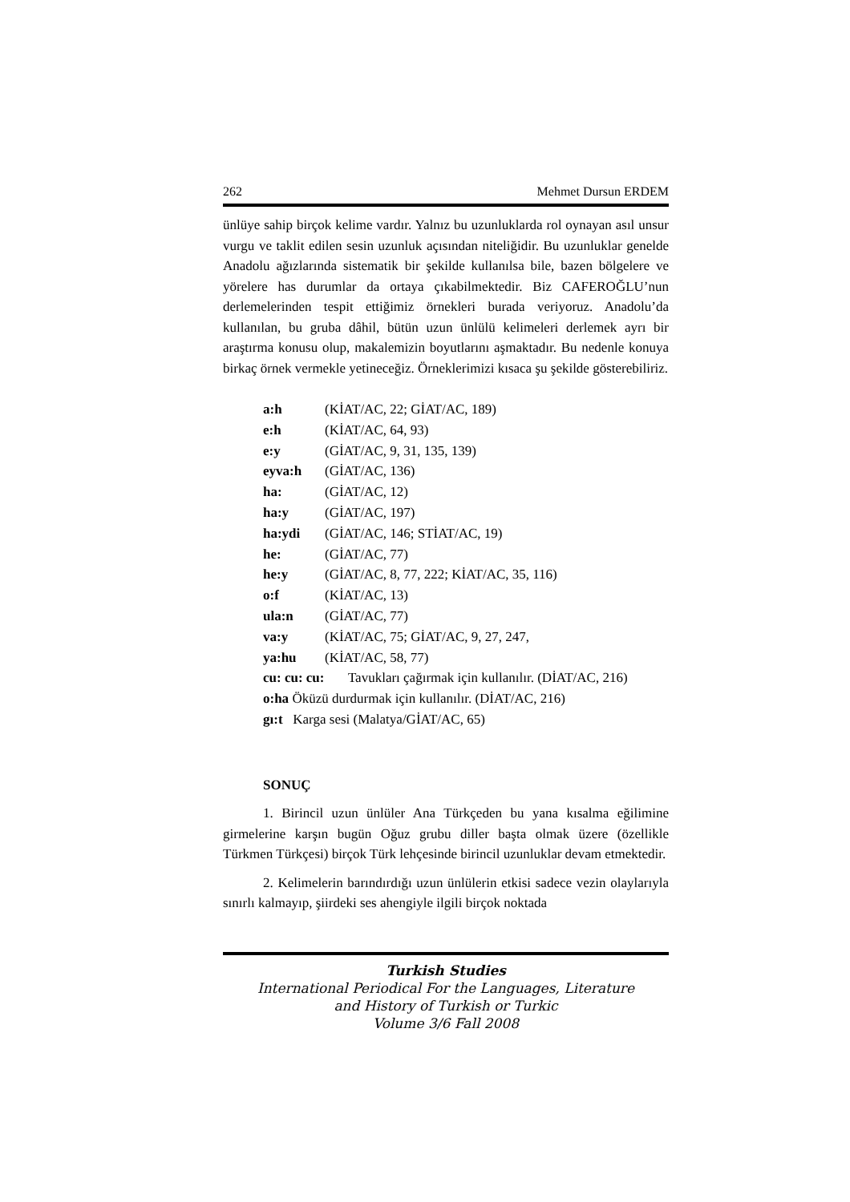262 Mehmet Dursun ERDEM
ünlüye sahip birçok kelime vardır. Yalnız bu uzunluklarda rol oynayan asıl unsur vurgu ve taklit edilen sesin uzunluk açısından niteliğidir. Bu uzunluklar genelde Anadolu ağızlarında sistematik bir şekilde kullanılsa bile, bazen bölgelere ve yörelere has durumlar da ortaya çıkabilmektedir. Biz CAFEROĞLU’nun derlemelerinden tespit ettiğimiz örnekleri burada veriyoruz. Anadolu’da kullanılan, bu gruba dâhil, bütün uzun ünlülü kelimeleri derlemek ayrı bir araştırma konusu olup, makalemizin boyutlarını aşmaktadır. Bu nedenle konuya birkaç örnek vermekle yetineceğiz. Örneklerimizi kısaca şu şekilde gösterebiliriz.
a:h (KİAT/AC, 22; GİAT/AC, 189)
e:h (KİAT/AC, 64, 93)
e:y (GİAT/AC, 9, 31, 135, 139)
eyva:h (GİAT/AC, 136)
ha: (GİAT/AC, 12)
ha:y (GİAT/AC, 197)
ha:ydi (GİAT/AC, 146; STİAT/AC, 19)
he: (GİAT/AC, 77)
he:y (GİAT/AC, 8, 77, 222; KİAT/AC, 35, 116)
o:f (KİAT/AC, 13)
ula:n (GİAT/AC, 77)
va:y (KİAT/AC, 75; GİAT/AC, 9, 27, 247,
ya:hu (KİAT/AC, 58, 77)
cu: cu: cu: Tavukları çağırmak için kullanılır. (DİAT/AC, 216)
o:ha Öküzü durdurmak için kullanılır. (DİAT/AC, 216)
gı:t Karga sesi (Malatya/GİAT/AC, 65)
SONUÇ
1. Birincil uzun ünlüler Ana Türkçeden bu yana kısalma eğilimine girmelerine karşın bugün Oğuz grubu diller başta olmak üzere (özellikle Türkmen Türkçesi) birçok Türk lehçesinde birincil uzunluklar devam etmektedir.
2. Kelimelerin barındırdığı uzun ünlülerin etkisi sadece vezin olaylarıyla sınırlı kalmayıp, şiirdeki ses ahengiyle ilgili birçok noktada
Turkish Studies
International Periodical For the Languages, Literature
and History of Turkish or Turkic
Volume 3/6 Fall 2008